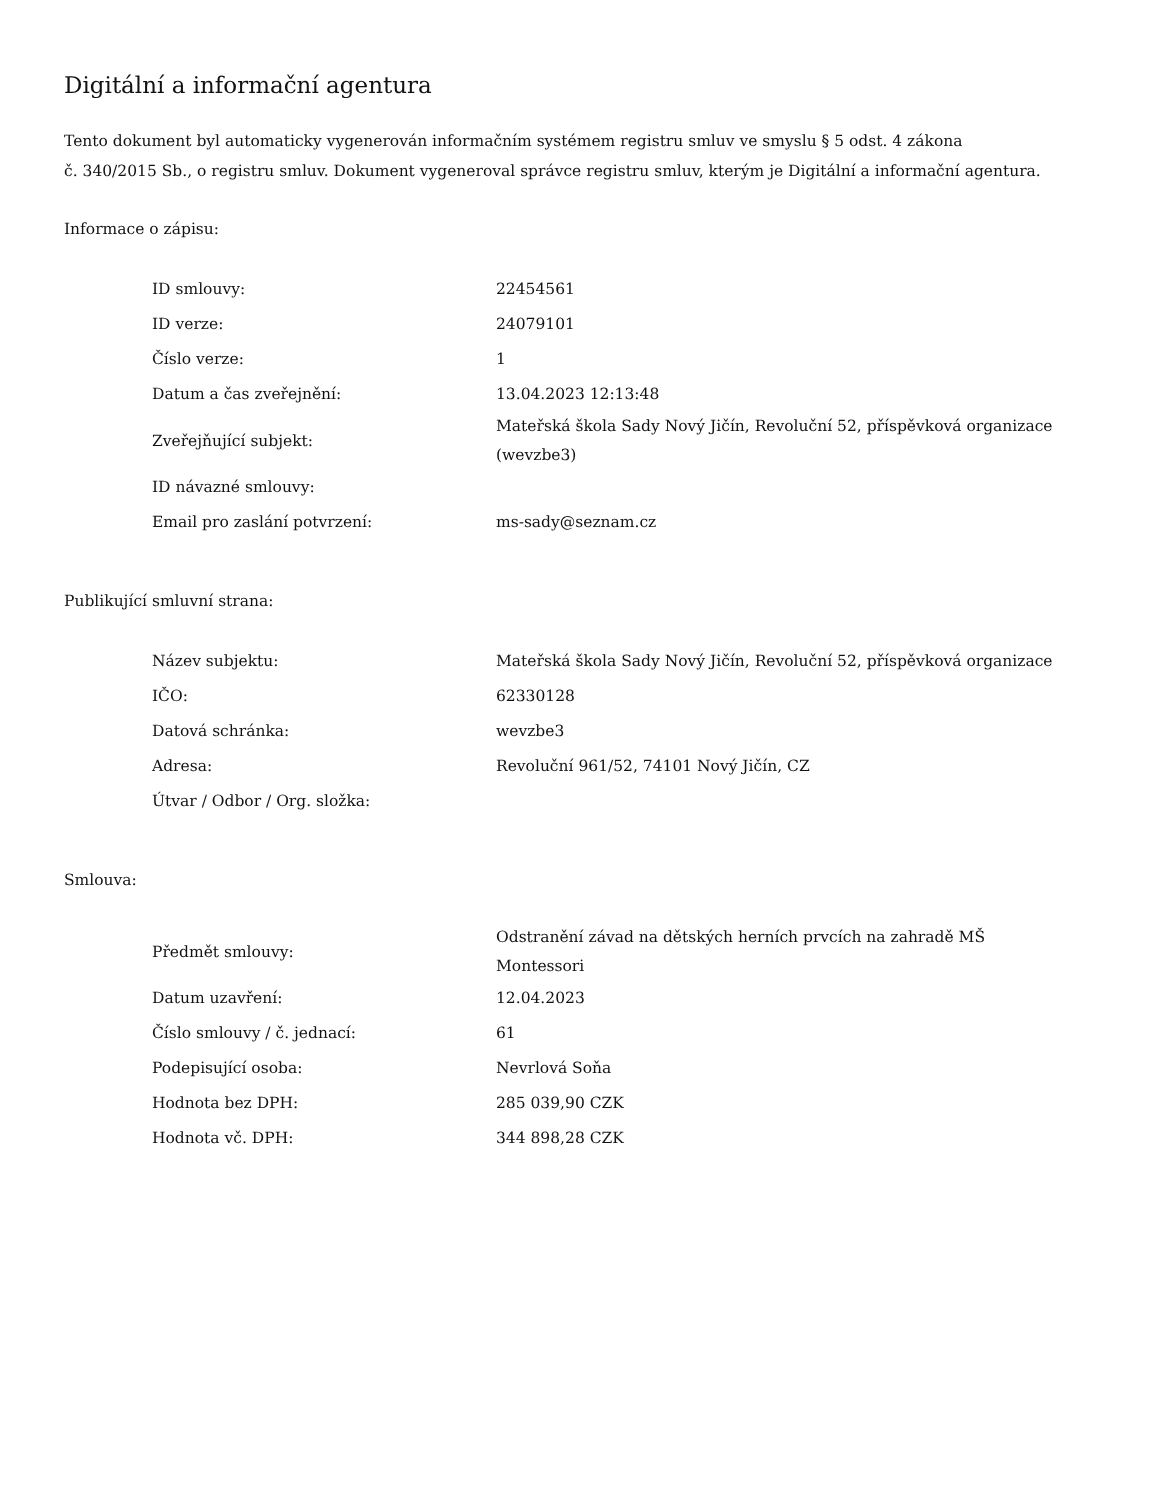Digitální a informační agentura
Tento dokument byl automaticky vygenerován informačním systémem registru smluv ve smyslu § 5 odst. 4 zákona
č. 340/2015 Sb., o registru smluv. Dokument vygeneroval správce registru smluv, kterým je Digitální a informační agentura.
Informace o zápisu:
| ID smlouvy: | 22454561 |
| ID verze: | 24079101 |
| Číslo verze: | 1 |
| Datum a čas zveřejnění: | 13.04.2023 12:13:48 |
| Zveřejňující subjekt: | Mateřská škola Sady Nový Jičín, Revoluční 52, příspěvková organizace (wevzbe3) |
| ID návazné smlouvy: | |
| Email pro zaslání potvrzení: | ms-sady@seznam.cz |
Publikující smluvní strana:
| Název subjektu: | Mateřská škola Sady Nový Jičín, Revoluční 52, příspěvková organizace |
| IČO: | 62330128 |
| Datová schránka: | wevzbe3 |
| Adresa: | Revoluční 961/52, 74101 Nový Jičín, CZ |
| Útvar / Odbor / Org. složka: | |
Smlouva:
| Předmět smlouvy: | Odstranění závad na dětských herních prvcích na zahradě MŠ Montessori |
| Datum uzavření: | 12.04.2023 |
| Číslo smlouvy / č. jednací: | 61 |
| Podepisující osoba: | Nevrlová Soňa |
| Hodnota bez DPH: | 285 039,90 CZK |
| Hodnota vč. DPH: | 344 898,28 CZK |